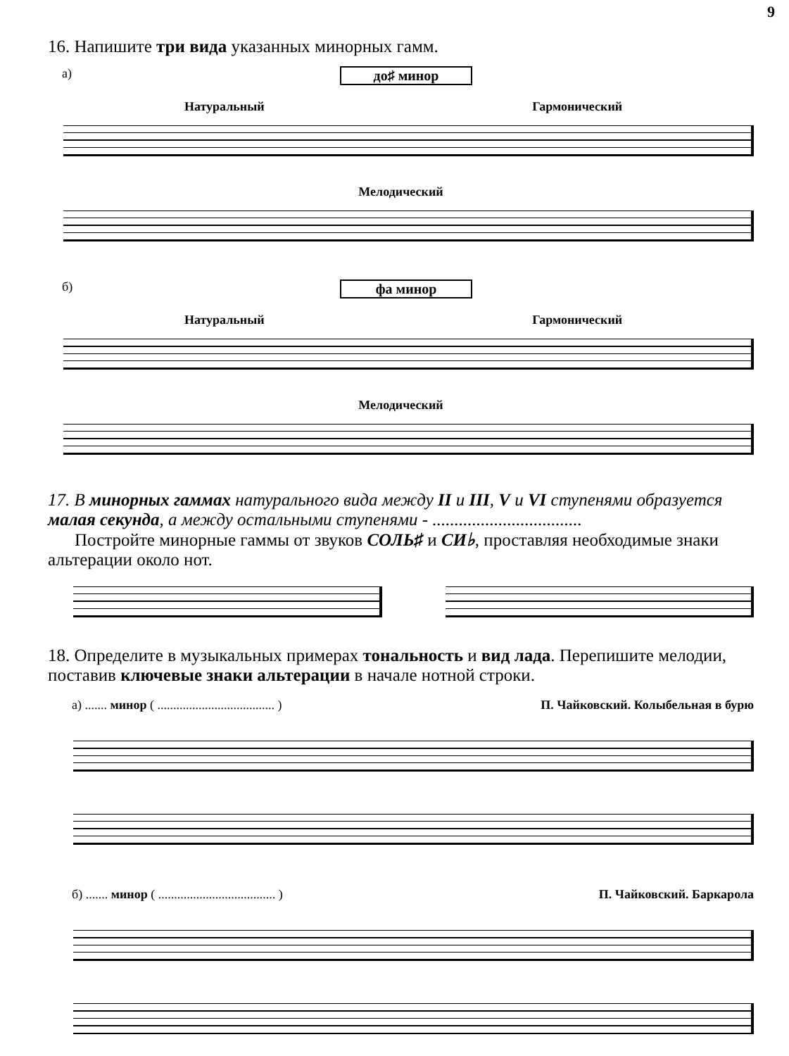9
16. Напишите три вида указанных минорных гамм.
а) до♯ минор
Натуральный Гармонический
Мелодический
б) фа минор
Натуральный Гармонический
Мелодический
17. В минорных гаммах натурального вида между II и III, V и VI ступенями образуется малая секунда, а между остальными ступенями - ..................................
Постройте минорные гаммы от звуков СОЛЬ♯ и СИ♭, проставляя необходимые знаки альтерации около нот.
18. Определите в музыкальных примерах тональность и вид лада. Перепишите мелодии, поставив ключевые знаки альтерации в начале нотной строки.
а) ....... минор ( ..................................... ) П. Чайковский. Колыбельная в бурю
б) ....... минор ( ..................................... ) П. Чайковский. Баркарола